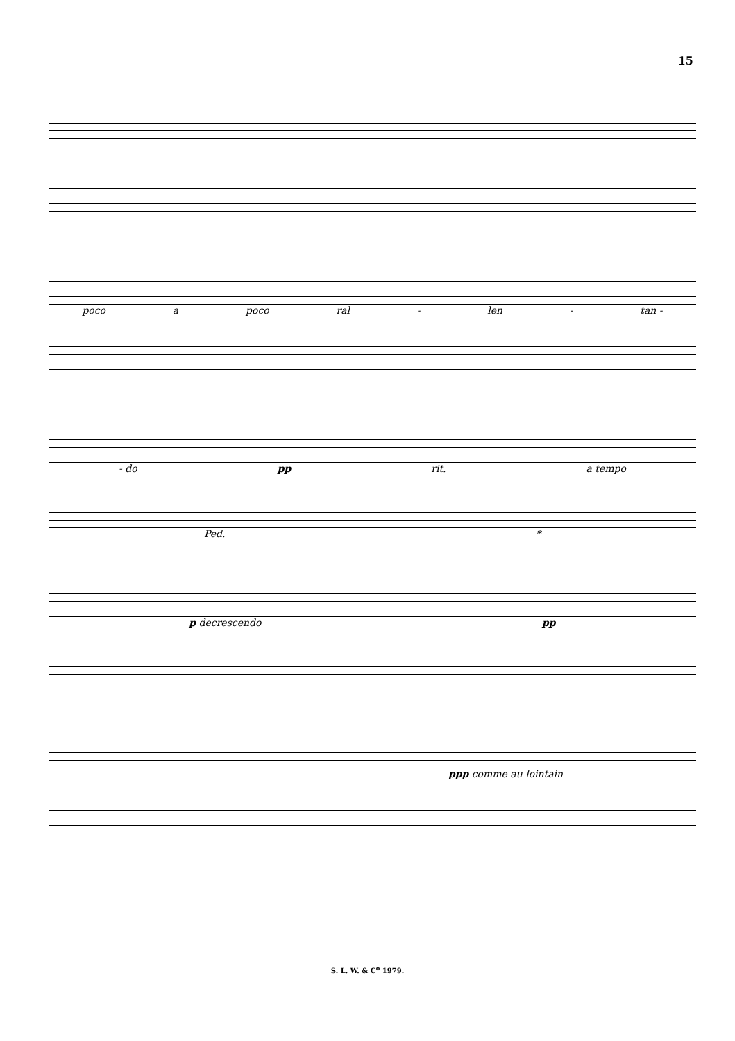15
poco a poco ral - len - tan -
- do pp rit. a tempo
Ped. *
p decrescendo pp
ppp comme au lointain
S. L. W. & C<sup>o</sup> 1979.